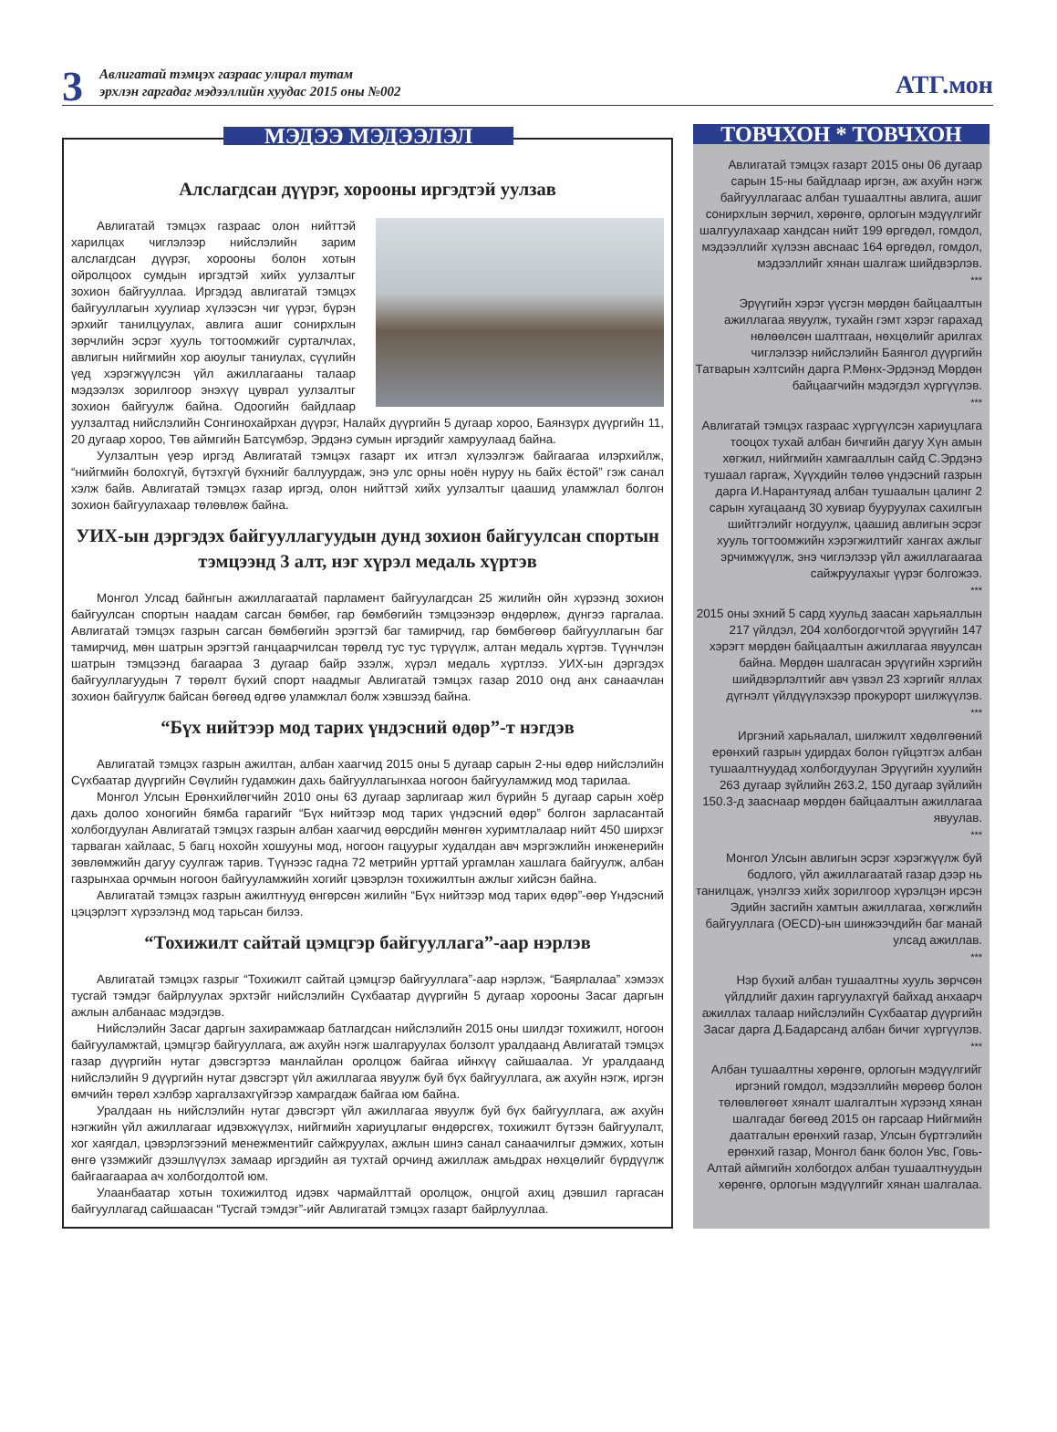3
Авлигатай тэмцэх газраас улирал тутам
эрхлэн гаргадаг мэдээллийн хуудас 2015 оны №002
АТГ.мон
МЭДЭЭ МЭДЭЭЛЭЛ
Алслагдсан дүүрэг, хорооны иргэдтэй уулзав
Авлигатай тэмцэх газраас олон нийттэй харилцах чиглэлээр нийслэлийн зарим алслагдсан дүүрэг, хорооны болон хотын ойролцоох сумдын иргэдтэй хийх уулзалтыг зохион байгууллаа. Иргэдэд авлигатай тэмцэх байгууллагын хуулиар хүлээсэн чиг үүрэг, бүрэн эрхийг танилцуулах, авлига ашиг сонирхлын зөрчлийн эсрэг хууль тогтоомжийг сурталчлах, авлигын нийгмийн хор аюулыг таниулах, сүүлийн үед хэрэгжүүлсэн үйл ажиллагааны талаар мэдээлэх зорилгоор энэхүү цуврал уулзалтыг зохион байгуулж байна. Одоогийн байдлаар уулзалтад нийслэлийн Сонгинохайрхан дүүрэг, Налайх дүүргийн 5 дугаар хороо, Баянзүрх дүүргийн 11, 20 дугаар хороо, Төв аймгийн Батсүмбэр, Эрдэнэ сумын иргэдийг хамруулаад байна.
Уулзалтын үеэр иргэд Авлигатай тэмцэх газарт их итгэл хүлээлгэж байгаагаа илэрхийлж, “нийгмийн болохгүй, бүтэхгүй бүхнийг баллуурдаж, энэ улс орны ноён нуруу нь байх ёстой” гэж санал хэлж байв. Авлигатай тэмцэх газар иргэд, олон нийттэй хийх уулзалтыг цаашид уламжлал болгон зохион байгуулахаар төлөвлөж байна.
УИХ-ын дэргэдэх байгууллагуудын дунд зохион байгуулсан спортын тэмцээнд 3 алт, нэг хүрэл медаль хүртэв
Монгол Улсад байнгын ажиллагаатай парламент байгуулагдсан 25 жилийн ойн хүрээнд зохион байгуулсан спортын наадам сагсан бөмбөг, гар бөмбөгийн тэмцээнээр өндөрлөж, дүнгээ гаргалаа. Авлигатай тэмцэх газрын сагсан бөмбөгийн эрэгтэй баг тамирчид, гар бөмбөгөөр байгууллагын баг тамирчид, мөн шатрын эрэгтэй ганцаарчилсан төрөлд тус тус түрүүлж, алтан медаль хүртэв. Түүнчлэн шатрын тэмцээнд багаараа 3 дугаар байр эзэлж, хүрэл медаль хүртлээ. УИХ-ын дэргэдэх байгууллагуудын 7 төрөлт бүхий спорт наадмыг Авлигатай тэмцэх газар 2010 онд анх санаачлан зохион байгуулж байсан бөгөөд өдгөө уламжлал болж хэвшээд байна.
“Бүх нийтээр мод тарих үндэсний өдөр”-т нэгдэв
Авлигатай тэмцэх газрын ажилтан, албан хаагчид 2015 оны 5 дугаар сарын 2-ны өдөр нийслэлийн Сүхбаатар дүүргийн Сөүлийн гудамжин дахь байгууллагынхаа ногоон байгууламжид мод тарилаа.
Монгол Улсын Ерөнхийлөгчийн 2010 оны 63 дугаар зарлигаар жил бүрийн 5 дугаар сарын хоёр дахь долоо хоногийн бямба гарагийг “Бүх нийтээр мод тарих үндэсний өдөр” болгон зарласантай холбогдуулан Авлигатай тэмцэх газрын албан хаагчид өөрсдийн мөнгөн хуримтлалаар нийт 450 ширхэг тарваган хайлаас, 5 багц нохойн хошууны мод, ногоон гацуурыг худалдан авч мэргэжлийн инженерийн зөвлөмжийн дагуу суулгаж тарив. Түүнээс гадна 72 метрийн урттай ургамлан хашлага байгуулж, албан газрынхаа орчмын ногоон байгууламжийн хогийг цэвэрлэн тохижилтын ажлыг хийсэн байна.
Авлигатай тэмцэх газрын ажилтнууд өнгөрсөн жилийн “Бүх нийтээр мод тарих өдөр”-өөр Үндэсний цэцэрлэгт хүрээлэнд мод тарьсан билээ.
“Тохижилт сайтай цэмцгэр байгууллага”-аар нэрлэв
Авлигатай тэмцэх газрыг “Тохижилт сайтай цэмцгэр байгууллага”-аар нэрлэж, “Баярлалаа” хэмээх тусгай тэмдэг байрлуулах эрхтэйг нийслэлийн Сүхбаатар дүүргийн 5 дугаар хорооны Засаг даргын ажлын албанаас мэдэгдэв.
Нийслэлийн Засаг даргын захирамжаар батлагдсан нийслэлийн 2015 оны шилдэг тохижилт, ногоон байгууламжтай, цэмцгэр байгууллага, аж ахуйн нэгж шалгаруулах болзолт уралдаанд Авлигатай тэмцэх газар дүүргийн нутаг дэвсгэртээ манлайлан оролцож байгаа ийнхүү сайшаалаа. Уг уралдаанд нийслэлийн 9 дүүргийн нутаг дэвсгэрт үйл ажиллагаа явуулж буй бүх байгууллага, аж ахуйн нэгж, иргэн өмчийн төрөл хэлбэр харгалзахгүйгээр хамрагдаж байгаа юм байна.
Уралдаан нь нийслэлийн нутаг дэвсгэрт үйл ажиллагаа явуулж буй бүх байгууллага, аж ахуйн нэгжийн үйл ажиллагааг идэвхжүүлэх, нийгмийн хариуцлагыг өндөрсгөх, тохижилт бүтээн байгуулалт, хог хаягдал, цэвэрлэгээний менежментийг сайжруулах, ажлын шинэ санал санаачилгыг дэмжих, хотын өнгө үзэмжийг дээшлүүлэх замаар иргэдийн ая тухтай орчинд ажиллаж амьдрах нөхцөлийг бүрдүүлж байгаагаараа ач холбогдолтой юм.
Улаанбаатар хотын тохижилтод идэвх чармайлттай оролцож, онцгой ахиц дэвшил гаргасан байгууллагад сайшаасан “Тусгай тэмдэг”-ийг Авлигатай тэмцэх газарт байрлууллаа.
ТОВЧХОН * ТОВЧХОН
Авлигатай тэмцэх газарт 2015 оны 06 дугаар сарын 15-ны байдлаар иргэн, аж ахуйн нэгж байгууллагаас албан тушаалтны авлига, ашиг сонирхлын зөрчил, хөрөнгө, орлогын мэдүүлгийг шалгуулахаар хандсан нийт 199 өргөдөл, гомдол, мэдээллийг хүлээн авснаас 164 өргөдөл, гомдол, мэдээллийг хянан шалгаж шийдвэрлэв.
***
Эрүүгийн хэрэг үүсгэн мөрдөн байцаалтын ажиллагаа явуулж, тухайн гэмт хэрэг гарахад нөлөөлсөн шалтгаан, нөхцөлийг арилгах чиглэлээр нийслэлийн Баянгол дүүргийн Татварын хэлтсийн дарга Р.Мөнх-Эрдэнэд Мөрдөн байцаагчийн мэдэгдэл хүргүүлэв.
***
Авлигатай тэмцэх газраас хүргүүлсэн хариуцлага тооцох тухай албан бичгийн дагуу Хүн амын хөгжил, нийгмийн хамгааллын сайд С.Эрдэнэ тушаал гаргаж, Хүүхдийн төлөө үндэсний газрын дарга И.Нарантуяад албан тушаалын цалинг 2 сарын хугацаанд 30 хувиар бууруулах сахилгын шийтгэлийг ногдуулж, цаашид авлигын эсрэг хууль тогтоомжийн хэрэгжилтийг хангах ажлыг эрчимжүүлж, энэ чиглэлээр үйл ажиллагаагаа сайжруулахыг үүрэг болгожээ.
***
2015 оны эхний 5 сард хуульд заасан харьяаллын 217 үйлдэл, 204 холбогдогчтой эрүүгийн 147 хэрэгт мөрдөн байцаалтын ажиллагаа явуулсан байна. Мөрдөн шалгасан эрүүгийн хэргийн шийдвэрлэлтийг авч үзвэл 23 хэргийг яллах дүгнэлт үйлдүүлэхээр прокурорт шилжүүлэв.
***
Иргэний харьяалал, шилжилт хөдөлгөөний ерөнхий газрын удирдах болон гүйцэтгэх албан тушаалтнуудад холбогдуулан Эрүүгийн хуулийн 263 дугаар зүйлийн 263.2, 150 дугаар зүйлийн 150.3-д зааснаар мөрдөн байцаалтын ажиллагаа явуулав.
***
Монгол Улсын авлигын эсрэг хэрэгжүүлж буй бодлого, үйл ажиллагаатай газар дээр нь танилцаж, үнэлгээ хийх зорилгоор хүрэлцэн ирсэн Эдийн засгийн хамтын ажиллагаа, хөгжлийн байгууллага (OECD)-ын шинжээчдийн баг манай улсад ажиллав.
***
Нэр бүхий албан тушаалтны хууль зөрчсөн үйлдлийг дахин гаргуулахгүй байхад анхаарч ажиллах талаар нийслэлийн Сүхбаатар дүүргийн Засаг дарга Д.Бадарсанд албан бичиг хүргүүлэв.
***
Албан тушаалтны хөрөнгө, орлогын мэдүүлгийг иргэний гомдол, мэдээллийн мөрөөр болон төлөвлөгөөт хяналт шалгалтын хүрээнд хянан шалгадаг бөгөөд 2015 он гарсаар Нийгмийн даатгалын ерөнхий газар, Улсын бүртгэлийн ерөнхий газар, Монгол банк болон Увс, Говь-Алтай аймгийн холбогдох албан тушаалтнуудын хөрөнгө, орлогын мэдүүлгийг хянан шалгалаа.